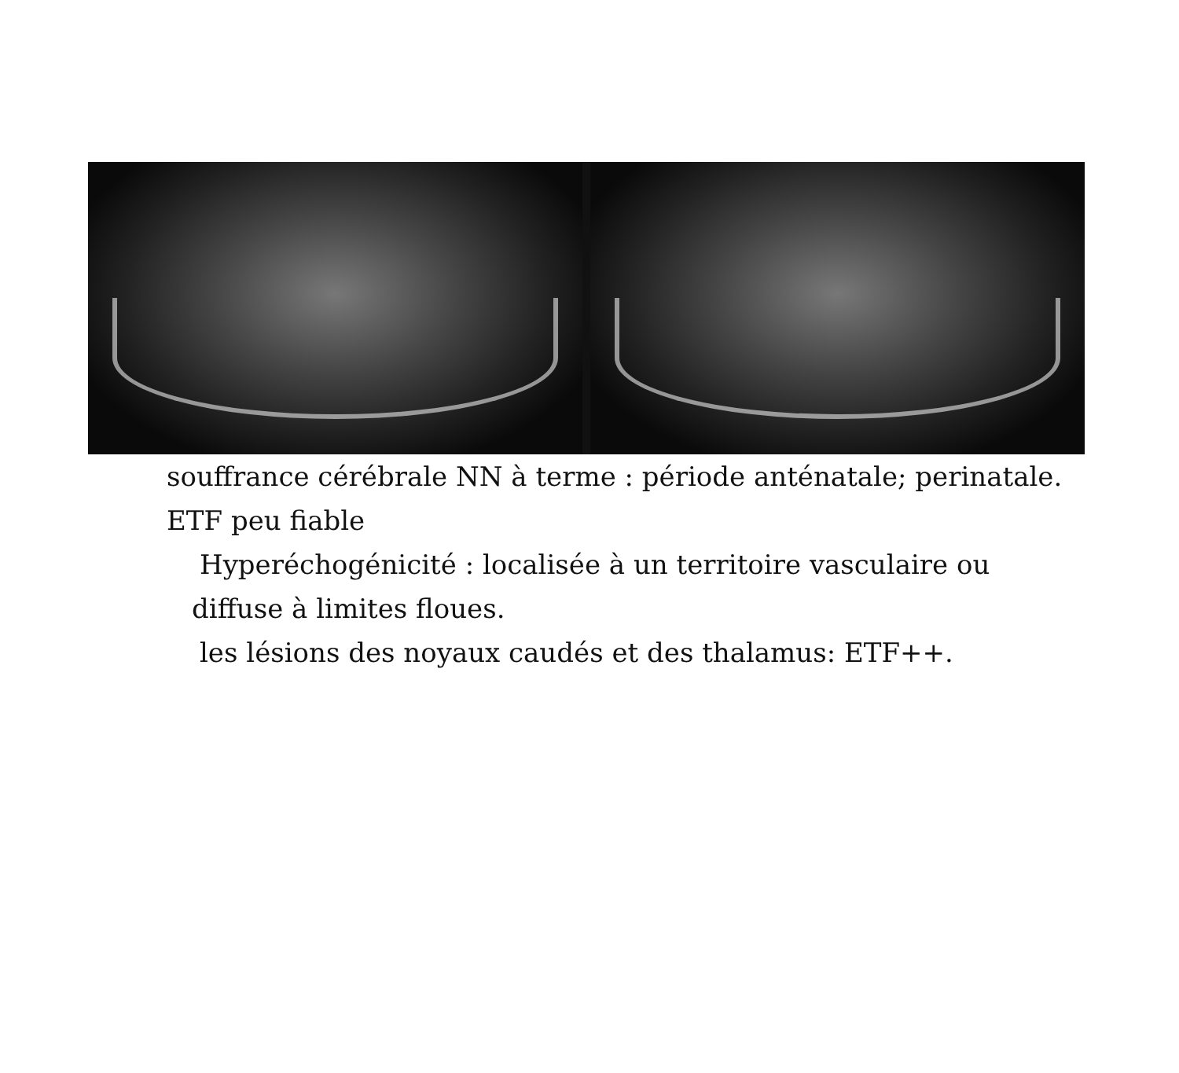souffrance cérébrale NN à terme : période anténatale; perinatale.
ETF peu fiable
Hyperéchogénicité : localisée à un territoire vasculaire ou
diffuse à limites floues.
les lésions des noyaux caudés et des thalamus: ETF++.